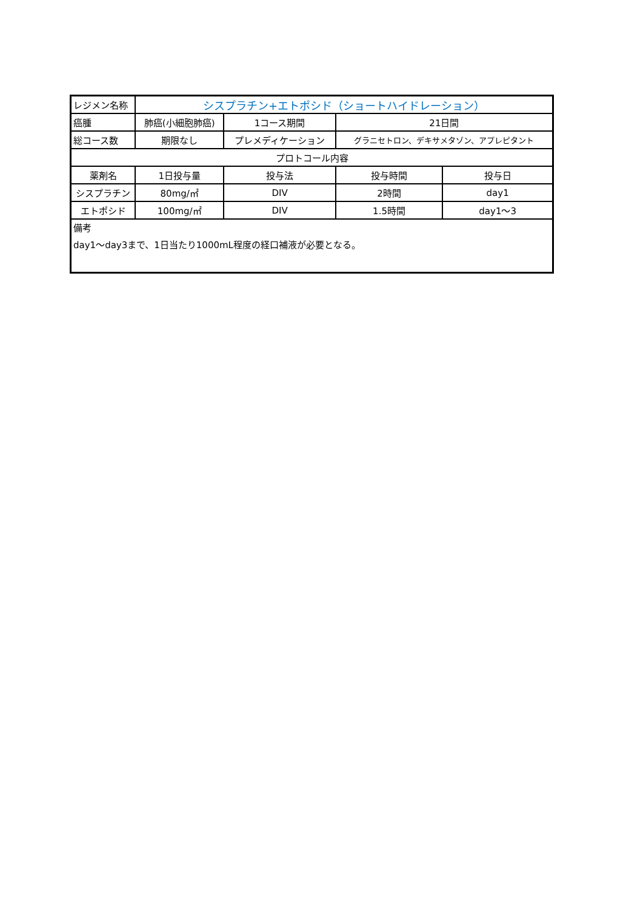| レジメン名称 | シスプラチン+エトポシド（ショートハイドレーション） | | | | |
| 癌腫 | 肺癌(小細胞肺癌) | | 1コース期間 | 21日間 | |
| 総コース数 | 期限なし | | プレメディケーション | グラニセトロン、デキサメタゾン、アプレピタント | |
| プロトコール内容 | | | | | |
| 薬剤名 | | 1日投与量 | 投与法 | 投与時間 | 投与日 |
| シスプラチン | | 80mg/㎡ | DIV | 2時間 | day1 |
| エトポシド | | 100mg/㎡ | DIV | 1.5時間 | day1～3 |
| 備考 day1～day3まで、1日当たり1000mL程度の経口補液が必要となる。 | | | | | |